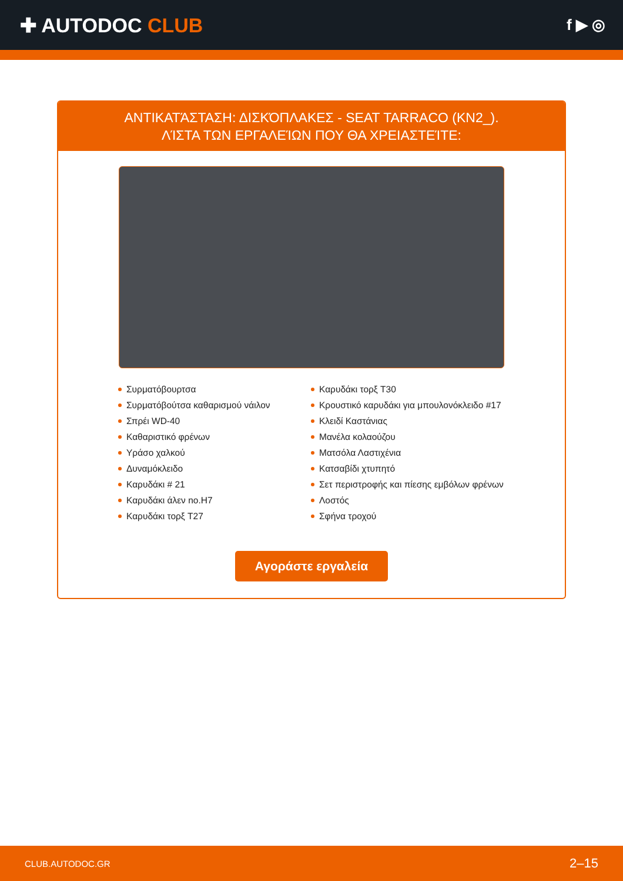✚ AUTODOC CLUB
f ▶ ◎
ΑΝΤΙΚΑΤΆΣΤΑΣΗ: ΔΙΣΚΌΠΛΑΚΕΣ - SEAT TARRACO (KN2_). ΛΊΣΤΑ ΤΩΝ ΕΡΓΑΛΕΊΩΝ ΠΟΥ ΘΑ ΧΡΕΙΑΣΤΕΊΤΕ:
Συρματόβουρτσα
Συρματόβούτσα καθαρισμού νάιλον
Σπρέι WD-40
Καθαριστικό φρένων
Υράσο χαλκού
Δυναμόκλειδο
Καρυδάκι # 21
Καρυδάκι άλεν no.H7
Καρυδάκι τορξ T27
Καρυδάκι τορξ T30
Κρουστικό καρυδάκι για μπουλονόκλειδο #17
Κλειδί Καστάνιας
Μανέλα κολαούζου
Ματσόλα Λαστιχένια
Κατσαβίδι χτυπητό
Σετ περιστροφής και πίεσης εμβόλων φρένων
Λοστός
Σφήνα τροχού
Αγοράστε εργαλεία
CLUB.AUTODOC.GR 2–15